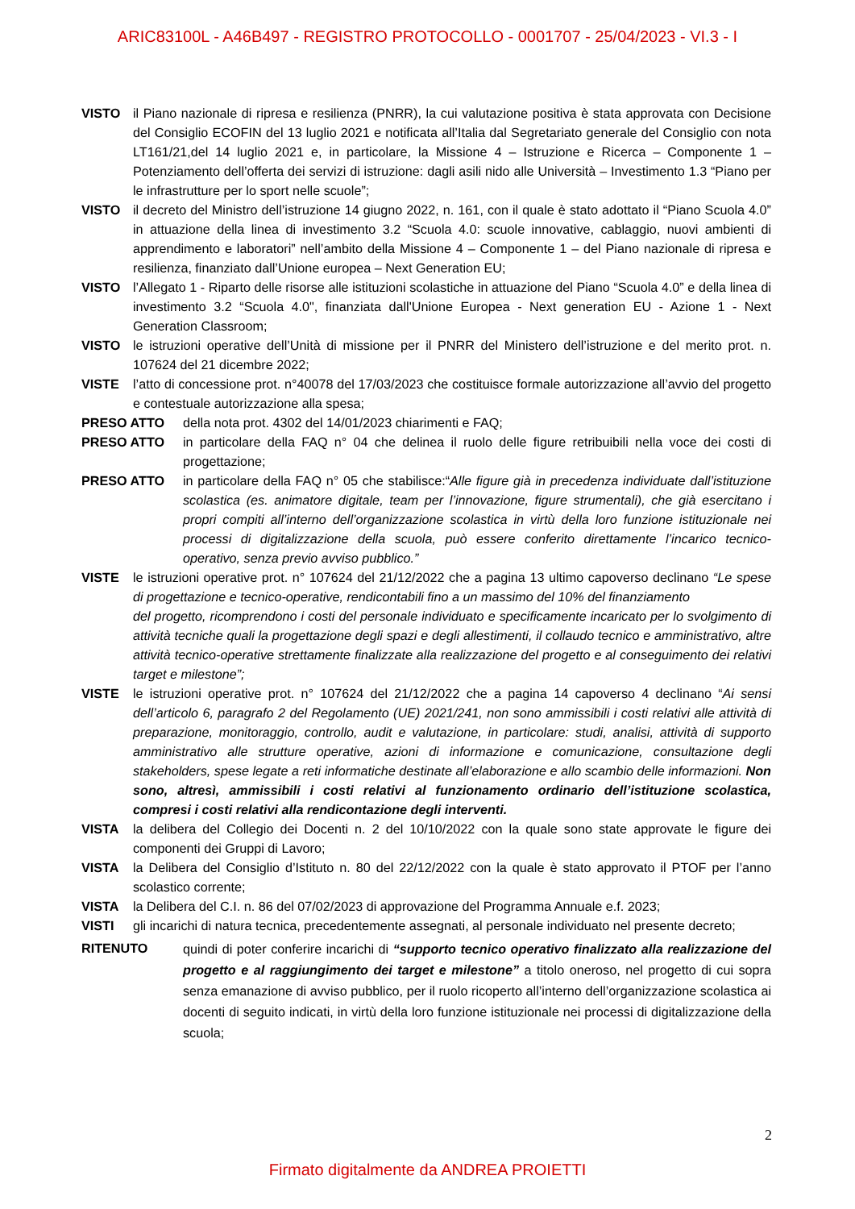ARIC83100L - A46B497 - REGISTRO PROTOCOLLO - 0001707 - 25/04/2023 - VI.3 - I
VISTO il Piano nazionale di ripresa e resilienza (PNRR), la cui valutazione positiva è stata approvata con Decisione del Consiglio ECOFIN del 13 luglio 2021 e notificata all’Italia dal Segretariato generale del Consiglio con nota LT161/21,del 14 luglio 2021 e, in particolare, la Missione 4 – Istruzione e Ricerca – Componente 1 – Potenziamento dell’offerta dei servizi di istruzione: dagli asili nido alle Università – Investimento 1.3 “Piano per le infrastrutture per lo sport nelle scuole”;
VISTO il decreto del Ministro dell’istruzione 14 giugno 2022, n. 161, con il quale è stato adottato il “Piano Scuola 4.0” in attuazione della linea di investimento 3.2 “Scuola 4.0: scuole innovative, cablaggio, nuovi ambienti di apprendimento e laboratori” nell’ambito della Missione 4 – Componente 1 – del Piano nazionale di ripresa e resilienza, finanziato dall’Unione europea – Next Generation EU;
VISTO l’Allegato 1 - Riparto delle risorse alle istituzioni scolastiche in attuazione del Piano “Scuola 4.0” e della linea di investimento 3.2 “Scuola 4.0", finanziata dall'Unione Europea - Next generation EU - Azione 1 - Next Generation Classroom;
VISTO le istruzioni operative dell’Unità di missione per il PNRR del Ministero dell’istruzione e del merito prot. n. 107624 del 21 dicembre 2022;
VISTE l’atto di concessione prot. n°40078 del 17/03/2023 che costituisce formale autorizzazione all’avvio del progetto e contestuale autorizzazione alla spesa;
PRESO ATTO della nota prot. 4302 del 14/01/2023 chiarimenti e FAQ;
PRESO ATTO in particolare della FAQ n° 04 che delinea il ruolo delle figure retribuibili nella voce dei costi di progettazione;
PRESO ATTO in particolare della FAQ n° 05 che stabilisce:“Alle figure già in precedenza individuate dall’istituzione scolastica (es. animatore digitale, team per l’innovazione, figure strumentali), che già esercitano i propri compiti all’interno dell’organizzazione scolastica in virtù della loro funzione istituzionale nei processi di digitalizzazione della scuola, può essere conferito direttamente l’incarico tecnico-operativo, senza previo avviso pubblico.”
VISTE le istruzioni operative prot. n° 107624 del 21/12/2022 che a pagina 13 ultimo capoverso declinano “Le spese di progettazione e tecnico-operative, rendicontabili fino a un massimo del 10% del finanziamento
del progetto, ricomprendono i costi del personale individuato e specificamente incaricato per lo svolgimento di attività tecniche quali la progettazione degli spazi e degli allestimenti, il collaudo tecnico e amministrativo, altre attività tecnico-operative strettamente finalizzate alla realizzazione del progetto e al conseguimento dei relativi target e milestone”;
VISTE le istruzioni operative prot. n° 107624 del 21/12/2022 che a pagina 14 capoverso 4 declinano “Ai sensi dell’articolo 6, paragrafo 2 del Regolamento (UE) 2021/241, non sono ammissibili i costi relativi alle attività di preparazione, monitoraggio, controllo, audit e valutazione, in particolare: studi, analisi, attività di supporto amministrativo alle strutture operative, azioni di informazione e comunicazione, consultazione degli stakeholders, spese legate a reti informatiche destinate all’elaborazione e allo scambio delle informazioni. Non sono, altresì, ammissibili i costi relativi al funzionamento ordinario dell’istituzione scolastica, compresi i costi relativi alla rendicontazione degli interventi.
VISTA la delibera del Collegio dei Docenti n. 2 del 10/10/2022 con la quale sono state approvate le figure dei componenti dei Gruppi di Lavoro;
VISTA la Delibera del Consiglio d’Istituto n. 80 del 22/12/2022 con la quale è stato approvato il PTOF per l’anno scolastico corrente;
VISTA la Delibera del C.I. n. 86 del 07/02/2023 di approvazione del Programma Annuale e.f. 2023;
VISTI gli incarichi di natura tecnica, precedentemente assegnati, al personale individuato nel presente decreto;
RITENUTO
quindi di poter conferire incarichi di “supporto tecnico operativo finalizzato alla realizzazione del progetto e al raggiungimento dei target e milestone” a titolo oneroso, nel progetto di cui sopra senza emanazione di avviso pubblico, per il ruolo ricoperto all’interno dell’organizzazione scolastica ai docenti di seguito indicati, in virtù della loro funzione istituzionale nei processi di digitalizzazione della scuola;
2
Firmato digitalmente da ANDREA PROIETTI